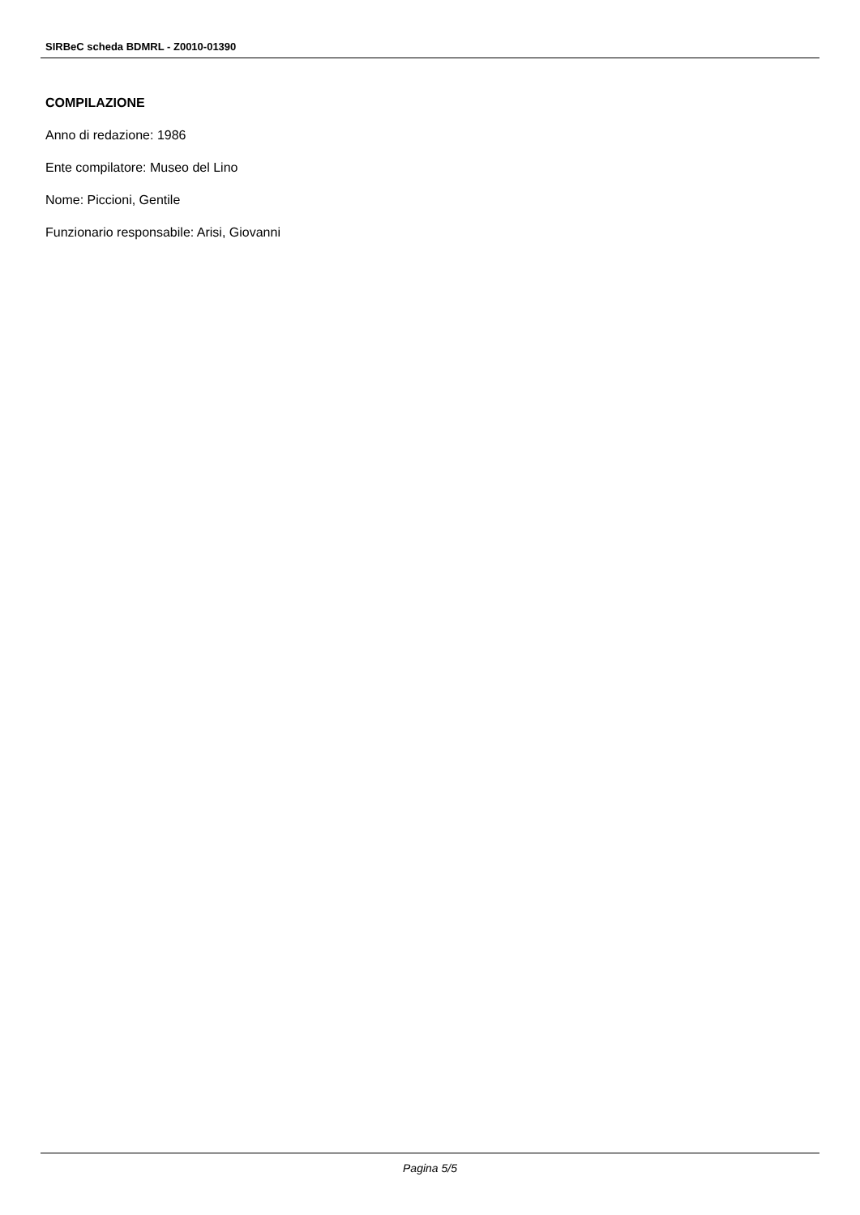SIRBeC scheda BDMRL - Z0010-01390
COMPILAZIONE
Anno di redazione: 1986
Ente compilatore: Museo del Lino
Nome: Piccioni, Gentile
Funzionario responsabile: Arisi, Giovanni
Pagina 5/5